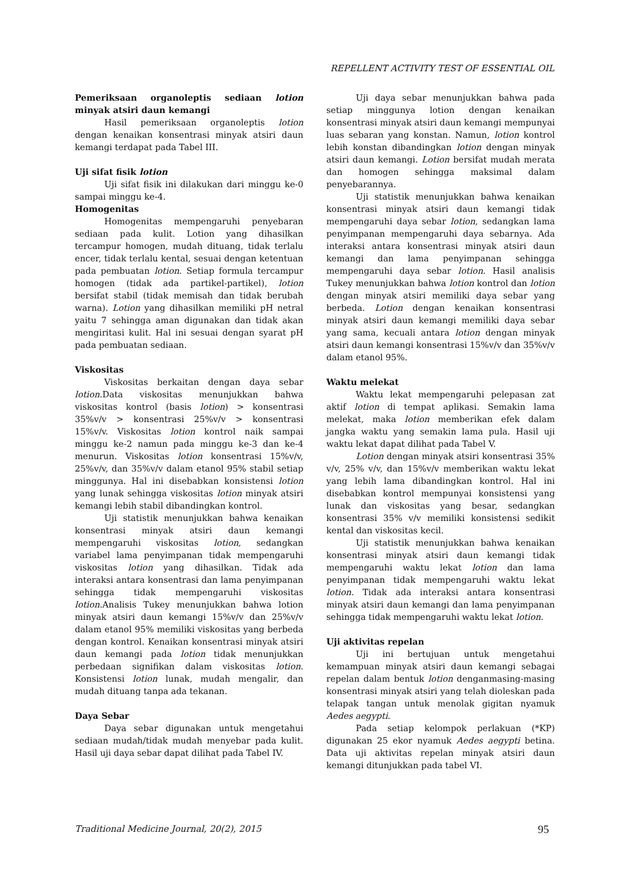REPELLENT ACTIVITY TEST OF ESSENTIAL OIL
Pemeriksaan organoleptis sediaan lotion minyak atsiri daun kemangi
Hasil pemeriksaan organoleptis lotion dengan kenaikan konsentrasi minyak atsiri daun kemangi terdapat pada Tabel III.
Uji sifat fisik lotion
Uji sifat fisik ini dilakukan dari minggu ke-0 sampai minggu ke-4.
Homogenitas
Homogenitas mempengaruhi penyebaran sediaan pada kulit. Lotion yang dihasilkan tercampur homogen, mudah dituang, tidak terlalu encer, tidak terlalu kental, sesuai dengan ketentuan pada pembuatan lotion. Setiap formula tercampur homogen (tidak ada partikel-partikel), lotion bersifat stabil (tidak memisah dan tidak berubah warna). Lotion yang dihasilkan memiliki pH netral yaitu 7 sehingga aman digunakan dan tidak akan mengiritasi kulit. Hal ini sesuai dengan syarat pH pada pembuatan sediaan.
Viskositas
Viskositas berkaitan dengan daya sebar lotion.Data viskositas menunjukkan bahwa viskositas kontrol (basis lotion) > konsentrasi 35%v/v > konsentrasi 25%v/v > konsentrasi 15%v/v. Viskositas lotion kontrol naik sampai minggu ke-2 namun pada minggu ke-3 dan ke-4 menurun. Viskositas lotion konsentrasi 15%v/v, 25%v/v, dan 35%v/v dalam etanol 95% stabil setiap minggunya. Hal ini disebabkan konsistensi lotion yang lunak sehingga viskositas lotion minyak atsiri kemangi lebih stabil dibandingkan kontrol.
Uji statistik menunjukkan bahwa kenaikan konsentrasi minyak atsiri daun kemangi mempengaruhi viskositas lotion, sedangkan variabel lama penyimpanan tidak mempengaruhi viskositas lotion yang dihasilkan. Tidak ada interaksi antara konsentrasi dan lama penyimpanan sehingga tidak mempengaruhi viskositas lotion.Analisis Tukey menunjukkan bahwa lotion minyak atsiri daun kemangi 15%v/v dan 25%v/v dalam etanol 95% memiliki viskositas yang berbeda dengan kontrol. Kenaikan konsentrasi minyak atsiri daun kemangi pada lotion tidak menunjukkan perbedaan signifikan dalam viskositas lotion. Konsistensi lotion lunak, mudah mengalir, dan mudah dituang tanpa ada tekanan.
Daya Sebar
Daya sebar digunakan untuk mengetahui sediaan mudah/tidak mudah menyebar pada kulit. Hasil uji daya sebar dapat dilihat pada Tabel IV.
Uji daya sebar menunjukkan bahwa pada setiap minggunya lotion dengan kenaikan konsentrasi minyak atsiri daun kemangi mempunyai luas sebaran yang konstan. Namun, lotion kontrol lebih konstan dibandingkan lotion dengan minyak atsiri daun kemangi. Lotion bersifat mudah merata dan homogen sehingga maksimal dalam penyebarannya.
Uji statistik menunjukkan bahwa kenaikan konsentrasi minyak atsiri daun kemangi tidak mempengaruhi daya sebar lotion, sedangkan lama penyimpanan mempengaruhi daya sebarnya. Ada interaksi antara konsentrasi minyak atsiri daun kemangi dan lama penyimpanan sehingga mempengaruhi daya sebar lotion. Hasil analisis Tukey menunjukkan bahwa lotion kontrol dan lotion dengan minyak atsiri memiliki daya sebar yang berbeda. Lotion dengan kenaikan konsentrasi minyak atsiri daun kemangi memiliki daya sebar yang sama, kecuali antara lotion dengan minyak atsiri daun kemangi konsentrasi 15%v/v dan 35%v/v dalam etanol 95%.
Waktu melekat
Waktu lekat mempengaruhi pelepasan zat aktif lotion di tempat aplikasi. Semakin lama melekat, maka lotion memberikan efek dalam jangka waktu yang semakin lama pula. Hasil uji waktu lekat dapat dilihat pada Tabel V.
Lotion dengan minyak atsiri konsentrasi 35% v/v, 25% v/v, dan 15%v/v memberikan waktu lekat yang lebih lama dibandingkan kontrol. Hal ini disebabkan kontrol mempunyai konsistensi yang lunak dan viskositas yang besar, sedangkan konsentrasi 35% v/v memiliki konsistensi sedikit kental dan viskositas kecil.
Uji statistik menunjukkan bahwa kenaikan konsentrasi minyak atsiri daun kemangi tidak mempengaruhi waktu lekat lotion dan lama penyimpanan tidak mempengaruhi waktu lekat lotion. Tidak ada interaksi antara konsentrasi minyak atsiri daun kemangi dan lama penyimpanan sehingga tidak mempengaruhi waktu lekat lotion.
Uji aktivitas repelan
Uji ini bertujuan untuk mengetahui kemampuan minyak atsiri daun kemangi sebagai repelan dalam bentuk lotion denganmasing-masing konsentrasi minyak atsiri yang telah dioleskan pada telapak tangan untuk menolak gigitan nyamuk Aedes aegypti.
Pada setiap kelompok perlakuan (*KP) digunakan 25 ekor nyamuk Aedes aegypti betina. Data uji aktivitas repelan minyak atsiri daun kemangi ditunjukkan pada tabel VI.
Traditional Medicine Journal, 20(2), 2015 95